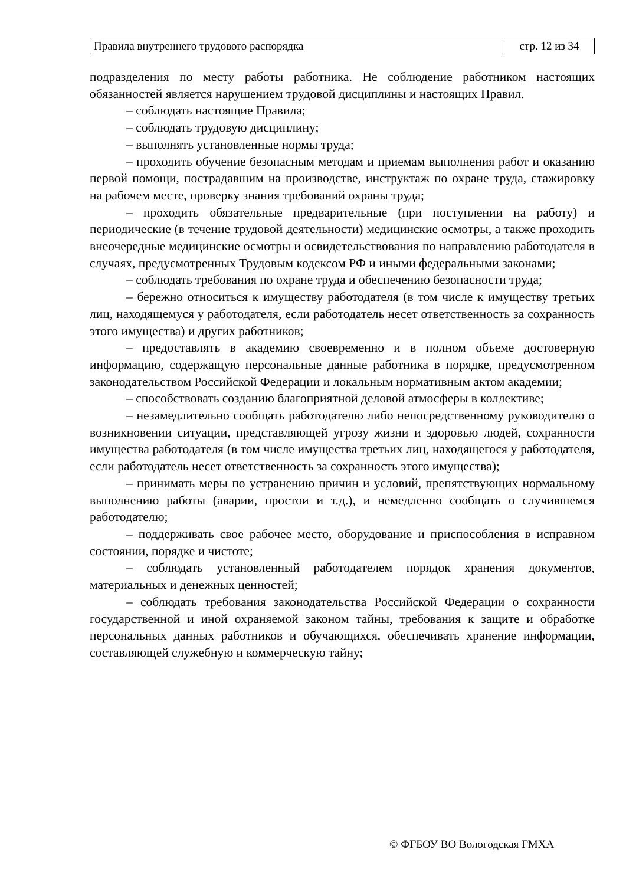| Правила внутреннего трудового распорядка | стр. 12 из 34 |
подразделения по месту работы работника. Не соблюдение работником настоящих обязанностей является нарушением трудовой дисциплины и настоящих Правил.
– соблюдать настоящие Правила;
– соблюдать трудовую дисциплину;
– выполнять установленные нормы труда;
– проходить обучение безопасным методам и приемам выполнения работ и оказанию первой помощи, пострадавшим на производстве, инструктаж по охране труда, стажировку на рабочем месте, проверку знания требований охраны труда;
– проходить обязательные предварительные (при поступлении на работу) и периодические (в течение трудовой деятельности) медицинские осмотры, а также проходить внеочередные медицинские осмотры и освидетельствования по направлению работодателя в случаях, предусмотренных Трудовым кодексом РФ и иными федеральными законами;
– соблюдать требования по охране труда и обеспечению безопасности труда;
– бережно относиться к имуществу работодателя (в том числе к имуществу третьих лиц, находящемуся у работодателя, если работодатель несет ответственность за сохранность этого имущества) и других работников;
– предоставлять в академию своевременно и в полном объеме достоверную информацию, содержащую персональные данные работника в порядке, предусмотренном законодательством Российской Федерации и локальным нормативным актом академии;
– способствовать созданию благоприятной деловой атмосферы в коллективе;
– незамедлительно сообщать работодателю либо непосредственному руководителю о возникновении ситуации, представляющей угрозу жизни и здоровью людей, сохранности имущества работодателя (в том числе имущества третьих лиц, находящегося у работодателя, если работодатель несет ответственность за сохранность этого имущества);
– принимать меры по устранению причин и условий, препятствующих нормальному выполнению работы (аварии, простои и т.д.), и немедленно сообщать о случившемся работодателю;
– поддерживать свое рабочее место, оборудование и приспособления в исправном состоянии, порядке и чистоте;
– соблюдать установленный работодателем порядок хранения документов, материальных и денежных ценностей;
– соблюдать требования законодательства Российской Федерации о сохранности государственной и иной охраняемой законом тайны, требования к защите и обработке персональных данных работников и обучающихся, обеспечивать хранение информации, составляющей служебную и коммерческую тайну;
© ФГБОУ ВО Вологодская ГМХА